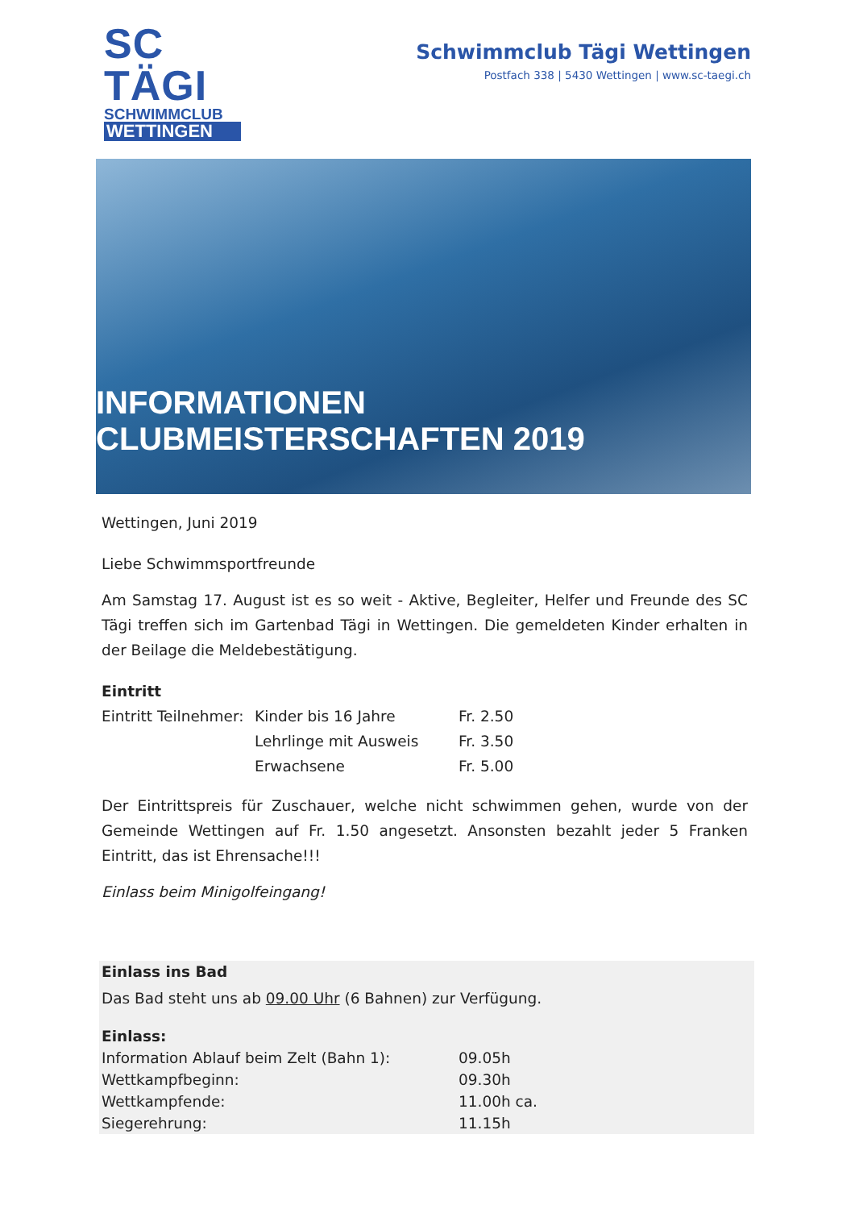SC TÄGI
SCHWIMMCLUB
WETTINGEN
Schwimmclub Tägi Wettingen
Postfach 338 | 5430 Wettingen | www.sc-taegi.ch
INFORMATIONEN CLUBMEISTERSCHAFTEN 2019
Wettingen, Juni 2019
Liebe Schwimmsportfreunde
Am Samstag 17. August ist es so weit - Aktive, Begleiter, Helfer und Freunde des SC Tägi treffen sich im Gartenbad Tägi in Wettingen. Die gemeldeten Kinder erhalten in der Beilage die Meldebestätigung.
Eintritt
| Eintritt Teilnehmer: | Kinder bis 16 Jahre | Fr. 2.50 |
| | Lehrlinge mit Ausweis | Fr. 3.50 |
| | Erwachsene | Fr. 5.00 |
Der Eintrittspreis für Zuschauer, welche nicht schwimmen gehen, wurde von der Gemeinde Wettingen auf Fr. 1.50 angesetzt. Ansonsten bezahlt jeder 5 Franken Eintritt, das ist Ehrensache!!!
Einlass beim Minigolfeingang!
Einlass ins Bad
Das Bad steht uns ab 09.00 Uhr (6 Bahnen) zur Verfügung.
Einlass:
| Information Ablauf beim Zelt (Bahn 1): | 09.05h |
| Wettkampfbeginn: | 09.30h |
| Wettkampfende: | 11.00h ca. |
| Siegerehrung: | 11.15h |